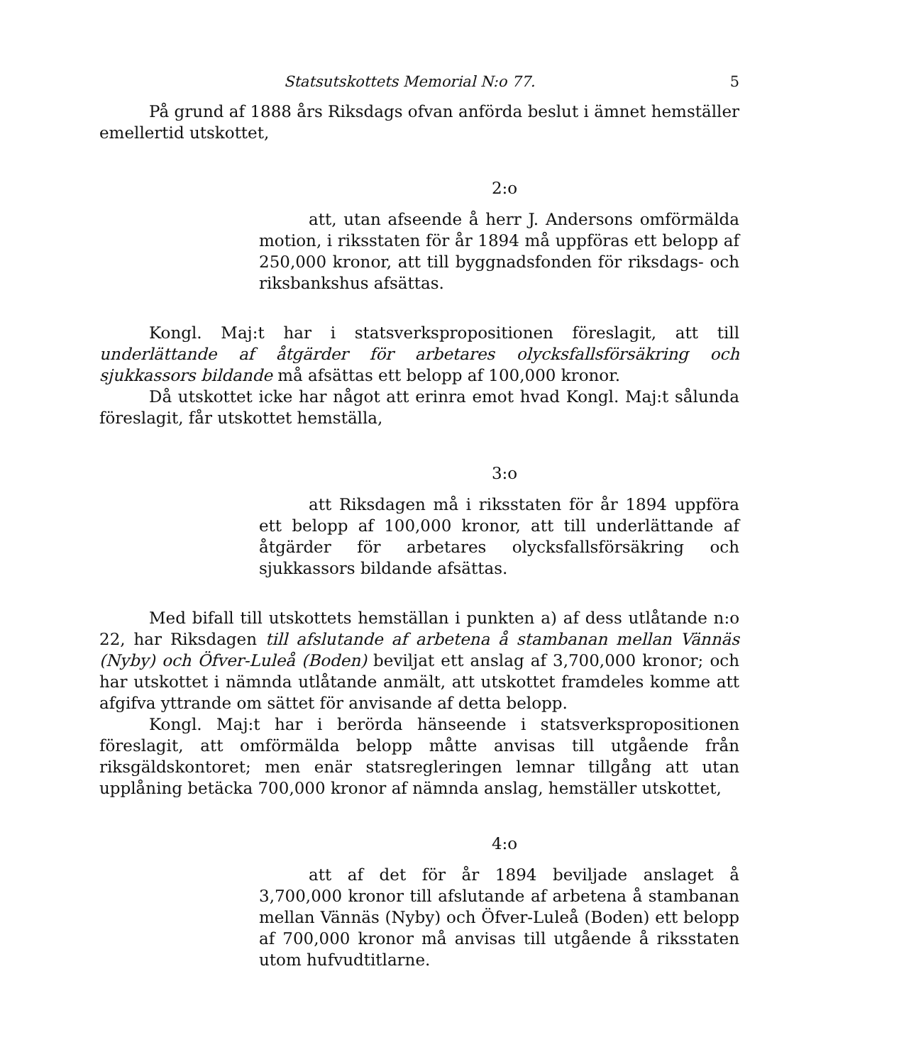Statsutskottets Memorial N:o 77. 5
På grund af 1888 års Riksdags ofvan anförda beslut i ämnet hemställer emellertid utskottet,
2:o
att, utan afseende å herr J. Andersons omförmälda motion, i riksstaten för år 1894 må uppföras ett belopp af 250,000 kronor, att till byggnadsfonden för riksdags- och riksbankshus afsättas.
Kongl. Maj:t har i statsverkspropositionen föreslagit, att till underlättande af åtgärder för arbetares olycksfallsförsäkring och sjukkassors bildande må afsättas ett belopp af 100,000 kronor.
Då utskottet icke har något att erinra emot hvad Kongl. Maj:t sålunda föreslagit, får utskottet hemställa,
3:o
att Riksdagen må i riksstaten för år 1894 uppföra ett belopp af 100,000 kronor, att till underlättande af åtgärder för arbetares olycksfallsförsäkring och sjukkassors bildande afsättas.
Med bifall till utskottets hemställan i punkten a) af dess utlåtande n:o 22, har Riksdagen till afslutande af arbetena å stambanan mellan Vännäs (Nyby) och Öfver-Luleå (Boden) beviljat ett anslag af 3,700,000 kronor; och har utskottet i nämnda utlåtande anmält, att utskottet framdeles komme att afgifva yttrande om sättet för anvisande af detta belopp.
Kongl. Maj:t har i berörda hänseende i statsverkspropositionen föreslagit, att omförmälda belopp måtte anvisas till utgående från riksgäldskontoret; men enär statsregleringen lemnar tillgång att utan upplåning betäcka 700,000 kronor af nämnda anslag, hemställer utskottet,
4:o
att af det för år 1894 beviljade anslaget å 3,700,000 kronor till afslutande af arbetena å stambanan mellan Vännäs (Nyby) och Öfver-Luleå (Boden) ett belopp af 700,000 kronor må anvisas till utgående å riksstaten utom hufvudtitlarne.